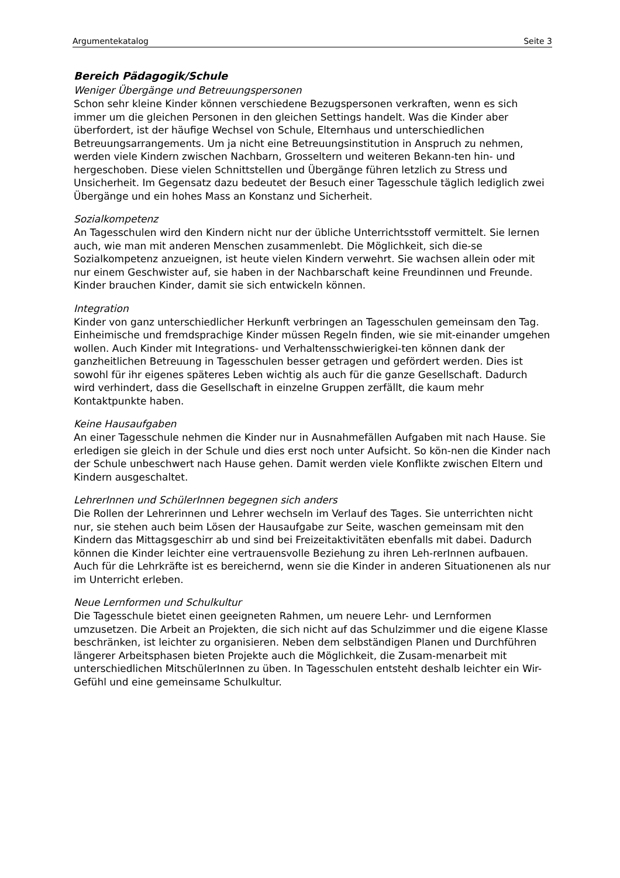Argumentekatalog Seite 3
Bereich Pädagogik/Schule
Weniger Übergänge und Betreuungspersonen
Schon sehr kleine Kinder können verschiedene Bezugspersonen verkraften, wenn es sich immer um die gleichen Personen in den gleichen Settings handelt. Was die Kinder aber überfordert, ist der häufige Wechsel von Schule, Elternhaus und unterschiedlichen Betreuungsarrangements. Um ja nicht eine Betreuungsinstitution in Anspruch zu nehmen, werden viele Kindern zwischen Nachbarn, Grosseltern und weiteren Bekann-ten hin- und hergeschoben. Diese vielen Schnittstellen und Übergänge führen letzlich zu Stress und Unsicherheit. Im Gegensatz dazu bedeutet der Besuch einer Tagesschule täglich lediglich zwei Übergänge und ein hohes Mass an Konstanz und Sicherheit.
Sozialkompetenz
An Tagesschulen wird den Kindern nicht nur der übliche Unterrichtsstoff vermittelt. Sie lernen auch, wie man mit anderen Menschen zusammenlebt. Die Möglichkeit, sich die-se Sozialkompetenz anzueignen, ist heute vielen Kindern verwehrt. Sie wachsen allein oder mit nur einem Geschwister auf, sie haben in der Nachbarschaft keine Freundinnen und Freunde. Kinder brauchen Kinder, damit sie sich entwickeln können.
Integration
Kinder von ganz unterschiedlicher Herkunft verbringen an Tagesschulen gemeinsam den Tag. Einheimische und fremdsprachige Kinder müssen Regeln finden, wie sie mit-einander umgehen wollen. Auch Kinder mit Integrations- und Verhaltensschwierigkei-ten können dank der ganzheitlichen Betreuung in Tagesschulen besser getragen und gefördert werden. Dies ist sowohl für ihr eigenes späteres Leben wichtig als auch für die ganze Gesellschaft. Dadurch wird verhindert, dass die Gesellschaft in einzelne Gruppen zerfällt, die kaum mehr Kontaktpunkte haben.
Keine Hausaufgaben
An einer Tagesschule nehmen die Kinder nur in Ausnahmefällen Aufgaben mit nach Hause. Sie erledigen sie gleich in der Schule und dies erst noch unter Aufsicht. So kön-nen die Kinder nach der Schule unbeschwert nach Hause gehen. Damit werden viele Konflikte zwischen Eltern und Kindern ausgeschaltet.
LehrerInnen und SchülerInnen begegnen sich anders
Die Rollen der Lehrerinnen und Lehrer wechseln im Verlauf des Tages. Sie unterrichten nicht nur, sie stehen auch beim Lösen der Hausaufgabe zur Seite, waschen gemeinsam mit den Kindern das Mittagsgeschirr ab und sind bei Freizeitaktivitäten ebenfalls mit dabei. Dadurch können die Kinder leichter eine vertrauensvolle Beziehung zu ihren Leh-rerInnen aufbauen. Auch für die Lehrkräfte ist es bereichernd, wenn sie die Kinder in anderen Situationenen als nur im Unterricht erleben.
Neue Lernformen und Schulkultur
Die Tagesschule bietet einen geeigneten Rahmen, um neuere Lehr- und Lernformen umzusetzen. Die Arbeit an Projekten, die sich nicht auf das Schulzimmer und die eigene Klasse beschränken, ist leichter zu organisieren. Neben dem selbständigen Planen und Durchführen längerer Arbeitsphasen bieten Projekte auch die Möglichkeit, die Zusam-menarbeit mit unterschiedlichen MitschülerInnen zu üben. In Tagesschulen entsteht deshalb leichter ein Wir-Gefühl und eine gemeinsame Schulkultur.